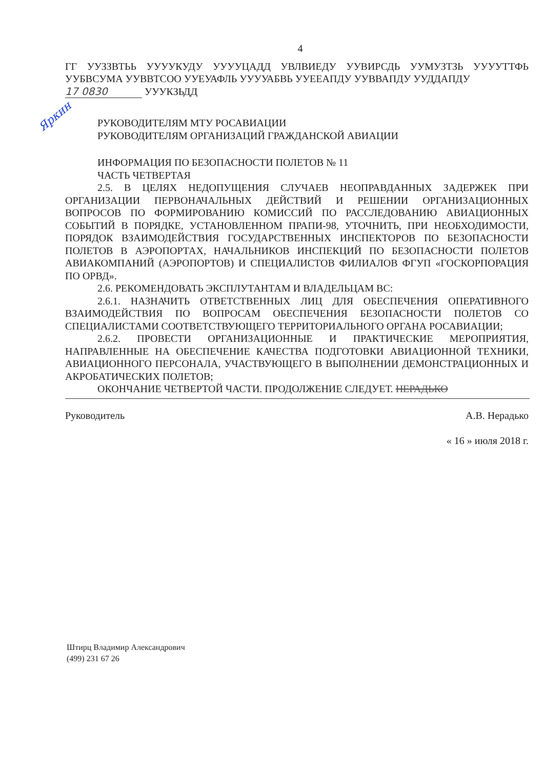4
ГГ УУЗЗВТЬЬ УУУУКУДУ УУУУЦАДД УВЛВИЕДУ УУВИРСДЬ УУМУЗТЗЬ УУУУТТФЬ УУБВСУМА УУВВТСОО УУЕУАФЛЬ УУУУАБВЬ УУЕЕАПДУ УУВВАПДУ УУДДАПДУ
17 0830 УУУКЗЬДД
Яркин
РУКОВОДИТЕЛЯМ МТУ РОСАВИАЦИИ
РУКОВОДИТЕЛЯМ ОРГАНИЗАЦИЙ ГРАЖДАНСКОЙ АВИАЦИИ
ИНФОРМАЦИЯ ПО БЕЗОПАСНОСТИ ПОЛЕТОВ № 11
ЧАСТЬ ЧЕТВЕРТАЯ
2.5. В ЦЕЛЯХ НЕДОПУЩЕНИЯ СЛУЧАЕВ НЕОПРАВДАННЫХ ЗАДЕРЖЕК ПРИ ОРГАНИЗАЦИИ ПЕРВОНАЧАЛЬНЫХ ДЕЙСТВИЙ И РЕШЕНИИ ОРГАНИЗАЦИОННЫХ ВОПРОСОВ ПО ФОРМИРОВАНИЮ КОМИССИЙ ПО РАССЛЕДОВАНИЮ АВИАЦИОННЫХ СОБЫТИЙ В ПОРЯДКЕ, УСТАНОВЛЕННОМ ПРАПИ-98, УТОЧНИТЬ, ПРИ НЕОБХОДИМОСТИ, ПОРЯДОК ВЗАИМОДЕЙСТВИЯ ГОСУДАРСТВЕННЫХ ИНСПЕКТОРОВ ПО БЕЗОПАСНОСТИ ПОЛЕТОВ В АЭРОПОРТАХ, НАЧАЛЬНИКОВ ИНСПЕКЦИЙ ПО БЕЗОПАСНОСТИ ПОЛЕТОВ АВИАКОМПАНИЙ (АЭРОПОРТОВ) И СПЕЦИАЛИСТОВ ФИЛИАЛОВ ФГУП «ГОСКОРПОРАЦИЯ ПО ОРВД».
2.6. РЕКОМЕНДОВАТЬ ЭКСПЛУТАНТАМ И ВЛАДЕЛЬЦАМ ВС:
2.6.1. НАЗНАЧИТЬ ОТВЕТСТВЕННЫХ ЛИЦ ДЛЯ ОБЕСПЕЧЕНИЯ ОПЕРАТИВНОГО ВЗАИМОДЕЙСТВИЯ ПО ВОПРОСАМ ОБЕСПЕЧЕНИЯ БЕЗОПАСНОСТИ ПОЛЕТОВ СО СПЕЦИАЛИСТАМИ СООТВЕТСТВУЮЩЕГО ТЕРРИТОРИАЛЬНОГО ОРГАНА РОСАВИАЦИИ;
2.6.2. ПРОВЕСТИ ОРГАНИЗАЦИОННЫЕ И ПРАКТИЧЕСКИЕ МЕРОПРИЯТИЯ, НАПРАВЛЕННЫЕ НА ОБЕСПЕЧЕНИЕ КАЧЕСТВА ПОДГОТОВКИ АВИАЦИОННОЙ ТЕХНИКИ, АВИАЦИОННОГО ПЕРСОНАЛА, УЧАСТВУЮЩЕГО В ВЫПОЛНЕНИИ ДЕМОНСТРАЦИОННЫХ И АКРОБАТИЧЕСКИХ ПОЛЕТОВ;
ОКОНЧАНИЕ ЧЕТВЕРТОЙ ЧАСТИ. ПРОДОЛЖЕНИЕ СЛЕДУЕТ. НЕРАДЬКО
Руководитель А.В. Нерадько
« 16 » июля 2018 г.
Штирц Владимир Александрович
(499) 231 67 26